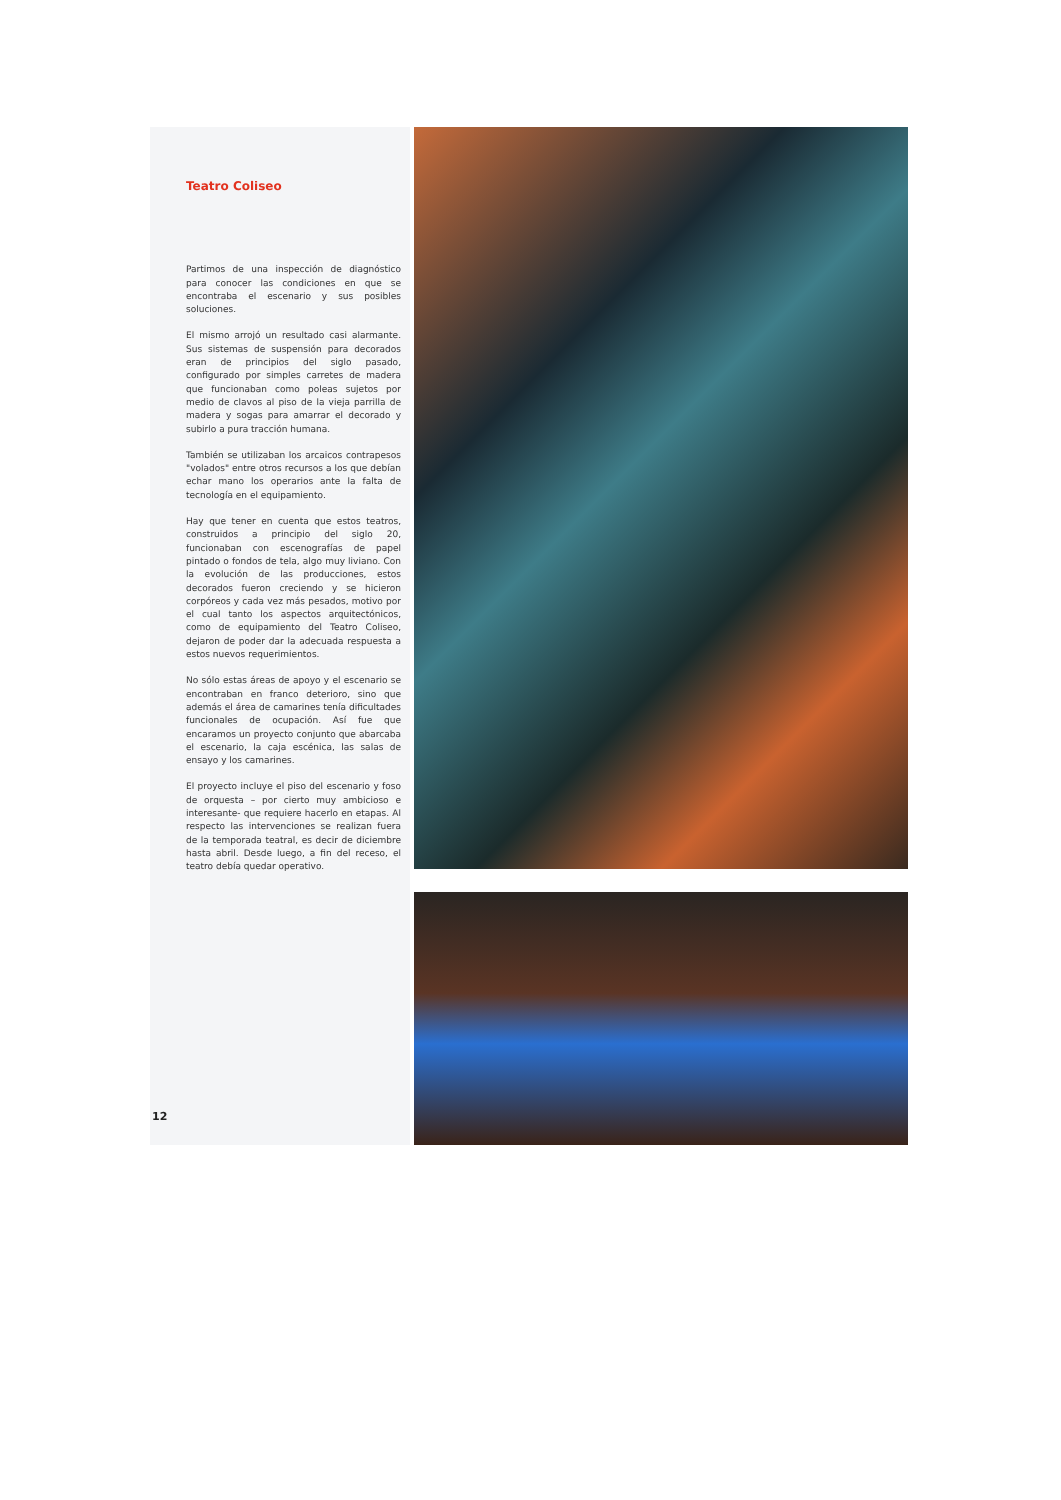Teatro Coliseo
Partimos de una inspección de diagnóstico para conocer las condiciones en que se encontraba el escenario y sus posibles soluciones.
El mismo arrojó un resultado casi alarmante. Sus sistemas de suspensión para decorados eran de principios del siglo pasado, configurado por simples carretes de madera que funcionaban como poleas sujetos por medio de clavos al piso de la vieja parrilla de madera y sogas para amarrar el decorado y subirlo a pura tracción humana.
También se utilizaban los arcaicos contrapesos "volados" entre otros recursos a los que debían echar mano los operarios ante la falta de tecnología en el equipamiento.
Hay que tener en cuenta que estos teatros, construidos a principio del siglo 20, funcionaban con escenografías de papel pintado o fondos de tela, algo muy liviano. Con la evolución de las producciones, estos decorados fueron creciendo y se hicieron corpóreos y cada vez más pesados, motivo por el cual tanto los aspectos arquitectónicos, como de equipamiento del Teatro Coliseo, dejaron de poder dar la adecuada respuesta a estos nuevos requerimientos.
No sólo estas áreas de apoyo y el escenario se encontraban en franco deterioro, sino que además el área de camarines tenía dificultades funcionales de ocupación. Así fue que encaramos un proyecto conjunto que abarcaba el escenario, la caja escénica, las salas de ensayo y los camarines.
El proyecto incluye el piso del escenario y foso de orquesta – por cierto muy ambicioso e interesante- que requiere hacerlo en etapas. Al respecto las intervenciones se realizan fuera de la temporada teatral, es decir de diciembre hasta abril. Desde luego, a fin del receso, el teatro debía quedar operativo.
12